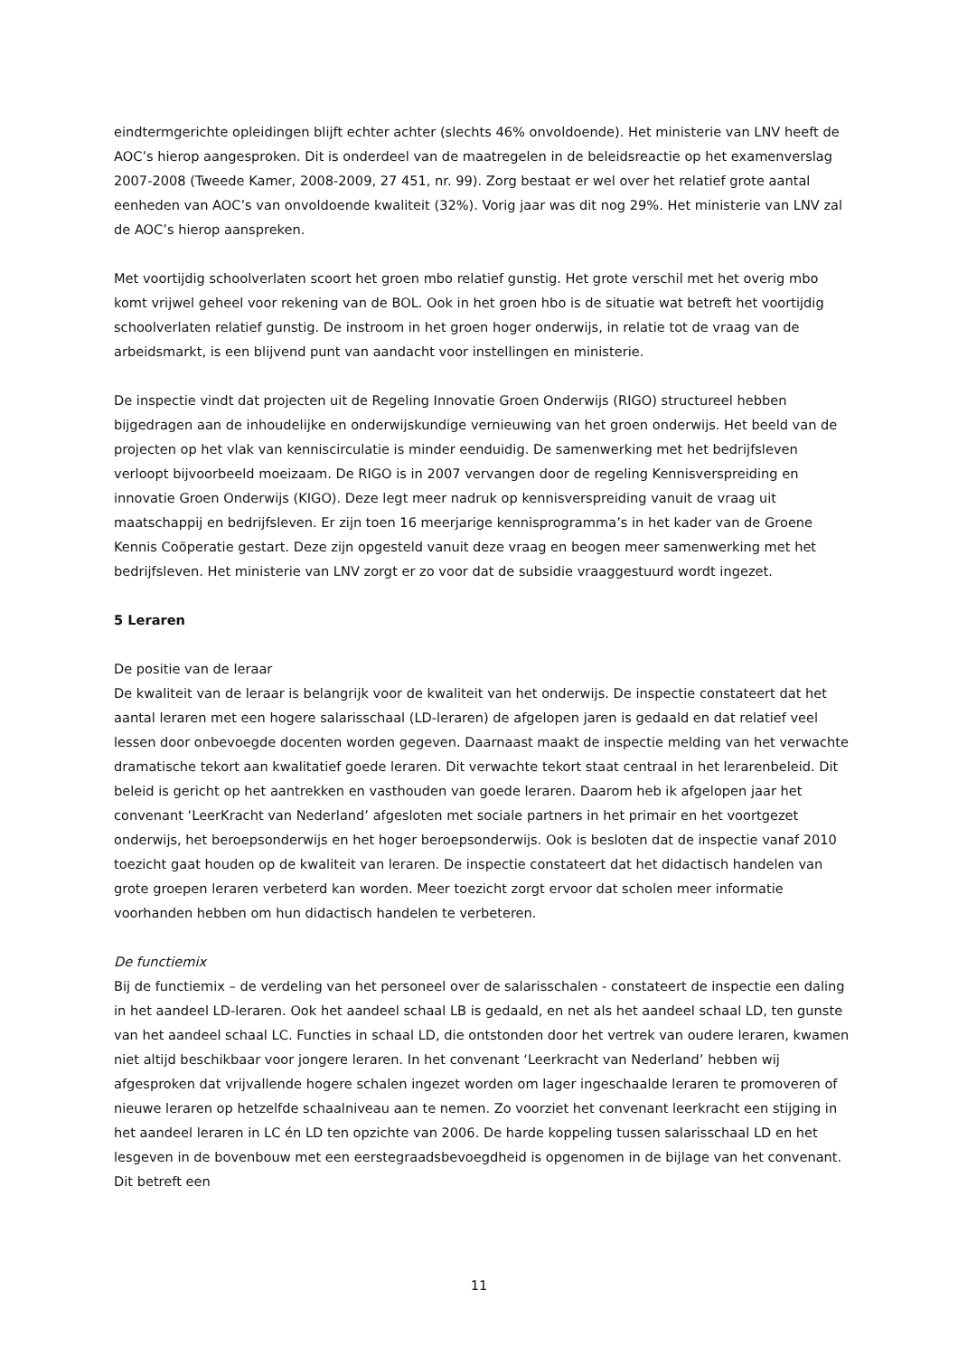eindtermgerichte opleidingen blijft echter achter (slechts 46% onvoldoende). Het ministerie van LNV heeft de AOC’s hierop aangesproken. Dit is onderdeel van de maatregelen in de beleidsreactie op het examenverslag 2007-2008 (Tweede Kamer, 2008-2009, 27 451, nr. 99). Zorg bestaat er wel over het relatief grote aantal eenheden van AOC’s van onvoldoende kwaliteit (32%). Vorig jaar was dit nog 29%. Het ministerie van LNV zal de AOC’s hierop aanspreken.
Met voortijdig schoolverlaten scoort het groen mbo relatief gunstig. Het grote verschil met het overig mbo komt vrijwel geheel voor rekening van de BOL. Ook in het groen hbo is de situatie wat betreft het voortijdig schoolverlaten relatief gunstig. De instroom in het groen hoger onderwijs, in relatie tot de vraag van de arbeidsmarkt, is een blijvend punt van aandacht voor instellingen en ministerie.
De inspectie vindt dat projecten uit de Regeling Innovatie Groen Onderwijs (RIGO) structureel hebben bijgedragen aan de inhoudelijke en onderwijskundige vernieuwing van het groen onderwijs. Het beeld van de projecten op het vlak van kenniscirculatie is minder eenduidig. De samenwerking met het bedrijfsleven verloopt bijvoorbeeld moeizaam. De RIGO is in 2007 vervangen door de regeling Kennisverspreiding en innovatie Groen Onderwijs (KIGO). Deze legt meer nadruk op kennisverspreiding vanuit de vraag uit maatschappij en bedrijfsleven. Er zijn toen 16 meerjarige kennisprogramma’s in het kader van de Groene Kennis Coöperatie gestart. Deze zijn opgesteld vanuit deze vraag en beogen meer samenwerking met het bedrijfsleven. Het ministerie van LNV zorgt er zo voor dat de subsidie vraaggestuurd wordt ingezet.
5 Leraren
De positie van de leraar
De kwaliteit van de leraar is belangrijk voor de kwaliteit van het onderwijs. De inspectie constateert dat het aantal leraren met een hogere salarisschaal (LD-leraren) de afgelopen jaren is gedaald en dat relatief veel lessen door onbevoegde docenten worden gegeven. Daarnaast maakt de inspectie melding van het verwachte dramatische tekort aan kwalitatief goede leraren. Dit verwachte tekort staat centraal in het lerarenbeleid. Dit beleid is gericht op het aantrekken en vasthouden van goede leraren. Daarom heb ik afgelopen jaar het convenant ‘LeerKracht van Nederland’ afgesloten met sociale partners in het primair en het voortgezet onderwijs, het beroepsonderwijs en het hoger beroepsonderwijs. Ook is besloten dat de inspectie vanaf 2010 toezicht gaat houden op de kwaliteit van leraren. De inspectie constateert dat het didactisch handelen van grote groepen leraren verbeterd kan worden. Meer toezicht zorgt ervoor dat scholen meer informatie voorhanden hebben om hun didactisch handelen te verbeteren.
De functiemix
Bij de functiemix – de verdeling van het personeel over de salarisschalen - constateert de inspectie een daling in het aandeel LD-leraren. Ook het aandeel schaal LB is gedaald, en net als het aandeel schaal LD, ten gunste van het aandeel schaal LC. Functies in schaal LD, die ontstonden door het vertrek van oudere leraren, kwamen niet altijd beschikbaar voor jongere leraren. In het convenant ‘Leerkracht van Nederland’ hebben wij afgesproken dat vrijvallende hogere schalen ingezet worden om lager ingeschaalde leraren te promoveren of nieuwe leraren op hetzelfde schaalniveau aan te nemen. Zo voorziet het convenant leerkracht een stijging in het aandeel leraren in LC én LD ten opzichte van 2006. De harde koppeling tussen salarisschaal LD en het lesgeven in de bovenbouw met een eerstegraadsbevoegdheid is opgenomen in de bijlage van het convenant. Dit betreft een
11